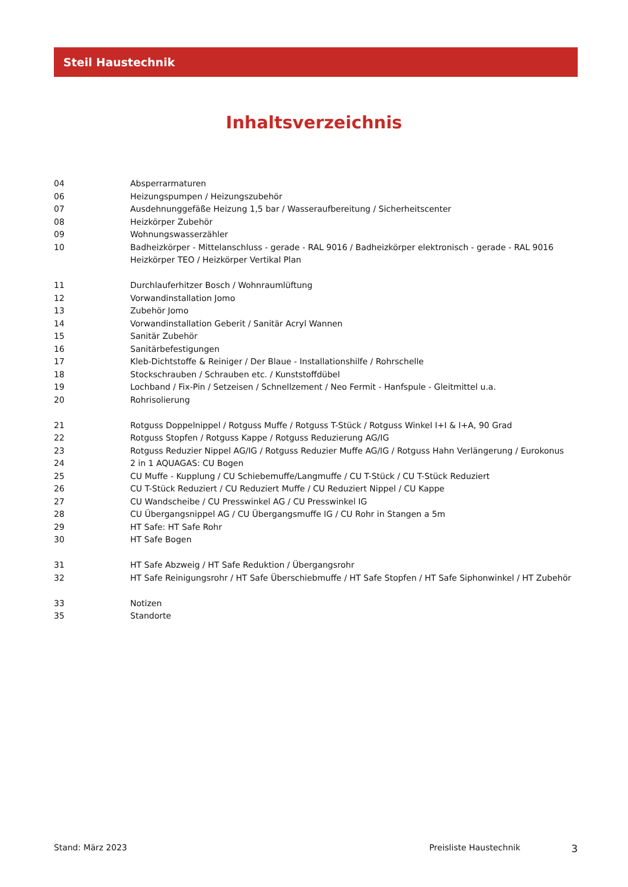Steil Haustechnik
Inhaltsverzeichnis
04 Absperrarmaturen
06 Heizungspumpen / Heizungszubehör
07 Ausdehnunggefäße Heizung 1,5 bar / Wasseraufbereitung / Sicherheitscenter
08 Heizkörper Zubehör
09 Wohnungswasserzähler
10 Badheizkörper - Mittelanschluss - gerade - RAL 9016 / Badheizkörper elektronisch - gerade - RAL 9016
Heizkörper TEO / Heizkörper Vertikal Plan
11 Durchlauferhitzer Bosch / Wohnraumlüftung
12 Vorwandinstallation Jomo
13 Zubehör Jomo
14 Vorwandinstallation Geberit / Sanitär Acryl Wannen
15 Sanitär Zubehör
16 Sanitärbefestigungen
17 Kleb-Dichtstoffe & Reiniger / Der Blaue - Installationshilfe / Rohrschelle
18 Stockschrauben / Schrauben etc. / Kunststoffdübel
19 Lochband / Fix-Pin / Setzeisen / Schnellzement / Neo Fermit - Hanfspule - Gleitmittel u.a.
20 Rohrisolierung
21 Rotguss Doppelnippel / Rotguss Muffe / Rotguss T-Stück / Rotguss Winkel I+I & I+A, 90 Grad
22 Rotguss Stopfen / Rotguss Kappe / Rotguss Reduzierung AG/IG
23 Rotguss Reduzier Nippel AG/IG / Rotguss Reduzier Muffe AG/IG / Rotguss Hahn Verlängerung / Eurokonus
24 2 in 1 AQUAGAS: CU Bogen
25 CU Muffe - Kupplung / CU Schiebemuffe/Langmuffe / CU T-Stück / CU T-Stück Reduziert
26 CU T-Stück Reduziert / CU Reduziert Muffe / CU Reduziert Nippel / CU Kappe
27 CU Wandscheibe / CU Presswinkel AG / CU Presswinkel IG
28 CU Übergangsnippel AG / CU Übergangsmuffe IG / CU Rohr in Stangen a 5m
29 HT Safe: HT Safe Rohr
30 HT Safe Bogen
31 HT Safe Abzweig / HT Safe Reduktion / Übergangsrohr
32 HT Safe Reinigungsrohr / HT Safe Überschiebmuffe / HT Safe Stopfen / HT Safe Siphonwinkel / HT Zubehör
33 Notizen
35 Standorte
Stand: März 2023 Preisliste Haustechnik 3